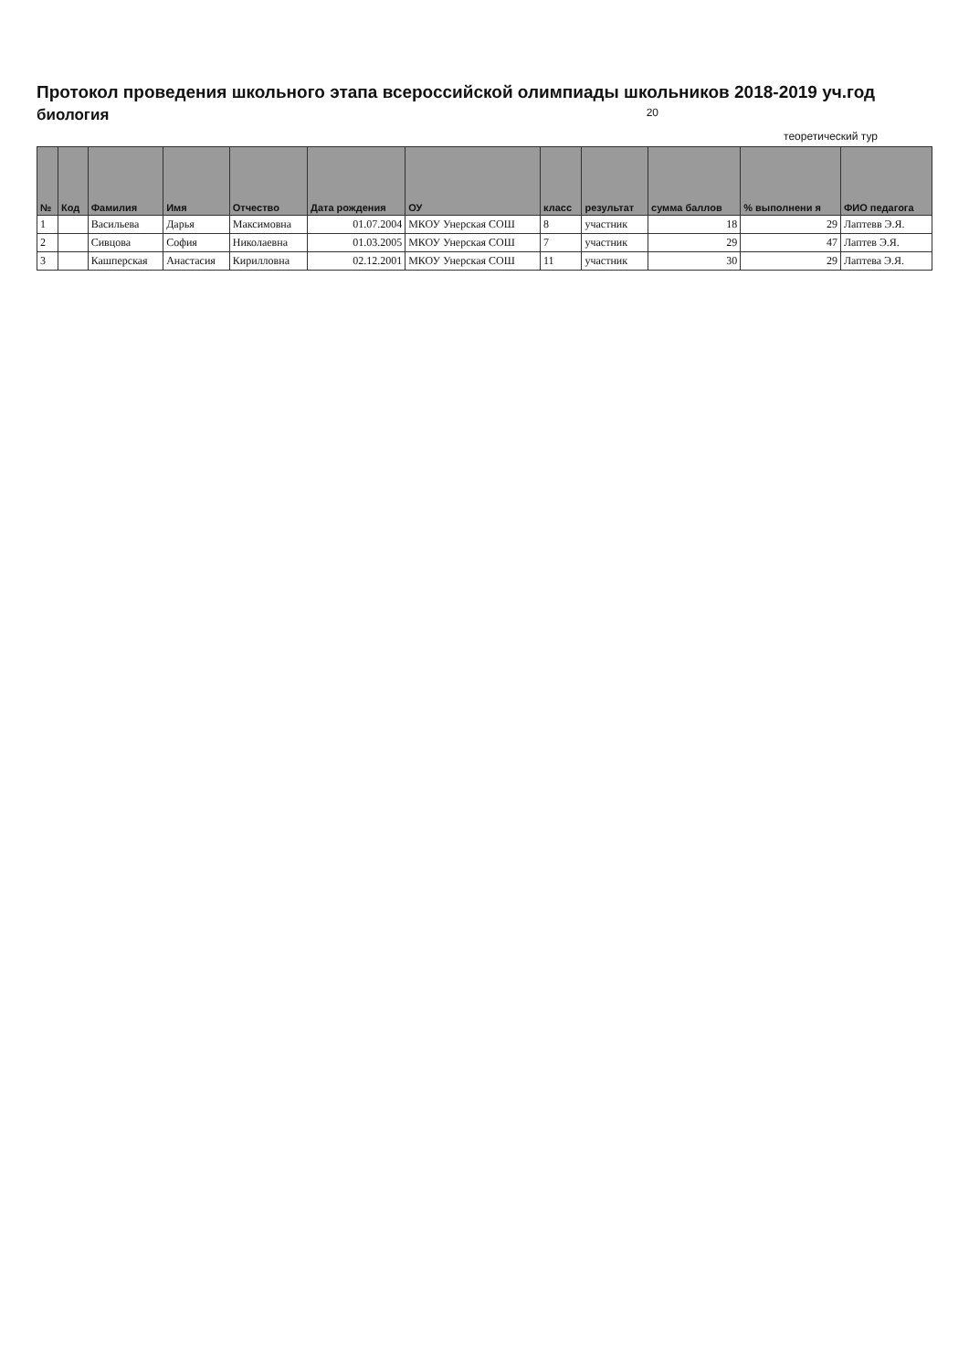Протокол проведения школьного этапа всероссийской олимпиады школьников 2018-2019 уч.год
биология 20
теоретический тур
| № | Код | Фамилия | Имя | Отчество | Дата рождения | ОУ | класс | результат | сумма баллов | % выполнени я | ФИО педагога |
| --- | --- | --- | --- | --- | --- | --- | --- | --- | --- | --- | --- |
| 1 | | Васильева | Дарья | Максимовна | 01.07.2004 | МКОУ Унерская СОШ | 8 | участник | 18 | 29 | Лаптевв Э.Я. |
| 2 | | Сивцова | София | Николаевна | 01.03.2005 | МКОУ Унерская СОШ | 7 | участник | 29 | 47 | Лаптев Э.Я. |
| 3 | | Кашперская | Анастасия | Кирилловна | 02.12.2001 | МКОУ Унерская СОШ | 11 | участник | 30 | 29 | Лаптева Э.Я. |